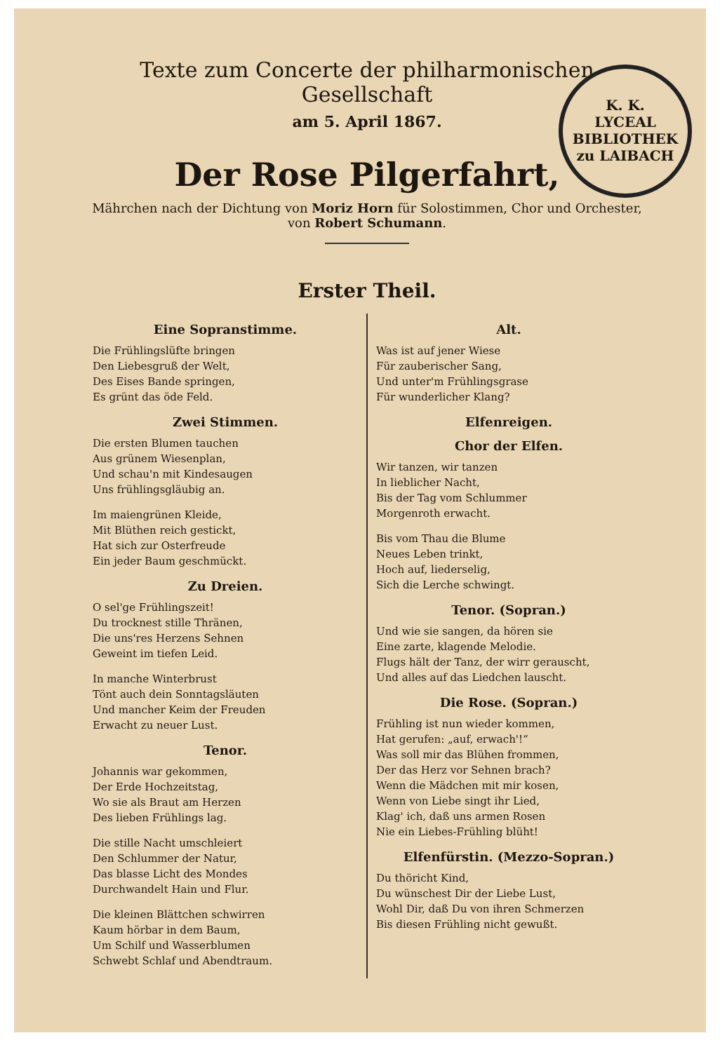K. K.
LYCEAL BIBLIOTHEK
zu LAIBACH
Texte zum Concerte der philharmonischen Gesellschaft
am 5. April 1867.
Der Rose Pilgerfahrt,
Mährchen nach der Dichtung von Moriz Horn für Solostimmen, Chor und Orchester, von Robert Schumann.
Erster Theil.
Eine Sopranstimme.
Die Frühlingslüfte bringen
Den Liebesgruß der Welt,
Des Eises Bande springen,
Es grünt das öde Feld.
Zwei Stimmen.
Die ersten Blumen tauchen
Aus grünem Wiesenplan,
Und schau'n mit Kindesaugen
Uns frühlingsgläubig an.
Im maiengrünen Kleide,
Mit Blüthen reich gestickt,
Hat sich zur Osterfreude
Ein jeder Baum geschmückt.
Zu Dreien.
O sel'ge Frühlingszeit!
Du trocknest stille Thränen,
Die uns'res Herzens Sehnen
Geweint im tiefen Leid.
In manche Winterbrust
Tönt auch dein Sonntagsläuten
Und mancher Keim der Freuden
Erwacht zu neuer Lust.
Tenor.
Johannis war gekommen,
Der Erde Hochzeitstag,
Wo sie als Braut am Herzen
Des lieben Frühlings lag.
Die stille Nacht umschleiert
Den Schlummer der Natur,
Das blasse Licht des Mondes
Durchwandelt Hain und Flur.
Die kleinen Blättchen schwirren
Kaum hörbar in dem Baum,
Um Schilf und Wasserblumen
Schwebt Schlaf und Abendtraum.
Alt.
Was ist auf jener Wiese
Für zauberischer Sang,
Und unter'm Frühlingsgrase
Für wunderlicher Klang?
Elfenreigen.
Chor der Elfen.
Wir tanzen, wir tanzen
In lieblicher Nacht,
Bis der Tag vom Schlummer
Morgenroth erwacht.
Bis vom Thau die Blume
Neues Leben trinkt,
Hoch auf, liederselig,
Sich die Lerche schwingt.
Tenor. (Sopran.)
Und wie sie sangen, da hören sie
Eine zarte, klagende Melodie.
Flugs hält der Tanz, der wirr gerauscht,
Und alles auf das Liedchen lauscht.
Die Rose. (Sopran.)
Frühling ist nun wieder kommen,
Hat gerufen: „auf, erwach'!“
Was soll mir das Blühen frommen,
Der das Herz vor Sehnen brach?
Wenn die Mädchen mit mir kosen,
Wenn von Liebe singt ihr Lied,
Klag' ich, daß uns armen Rosen
Nie ein Liebes-Frühling blüht!
Elfenfürstin. (Mezzo-Sopran.)
Du thöricht Kind,
Du wünschest Dir der Liebe Lust,
Wohl Dir, daß Du von ihren Schmerzen
Bis diesen Frühling nicht gewußt.